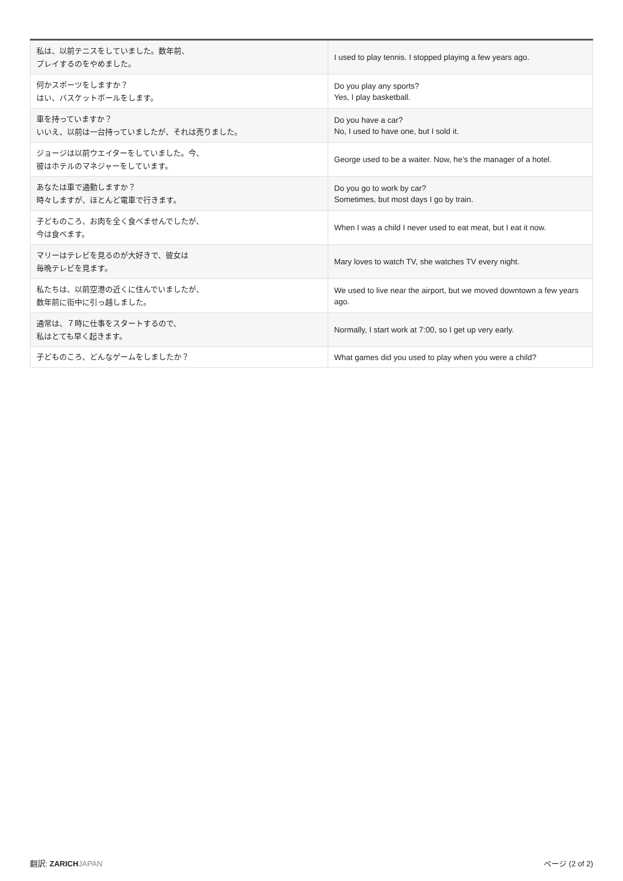| 私は、以前テニスをしていました。数年前、 プレイするのをやめました。 | I used to play tennis. I stopped playing a few years ago. |
| 何かスポーツをしますか？ はい、バスケットボールをします。 | Do you play any sports? Yes, I play basketball. |
| 車を持っていますか？ いいえ、以前は一台持っていましたが、それは売りました。 | Do you have a car? No, I used to have one, but I sold it. |
| ジョージは以前ウエイターをしていました。今、 彼はホテルのマネジャーをしています。 | George used to be a waiter. Now, he’s the manager of a hotel. |
| あなたは車で通勤しますか？ 時々しますが、ほとんど電車で行きます。 | Do you go to work by car? Sometimes, but most days I go by train. |
| 子どものころ、お肉を全く食べませんでしたが、 今は食べます。 | When I was a child I never used to eat meat, but I eat it now. |
| マリーはテレビを見るのが大好きで、彼女は 毎晩テレビを見ます。 | Mary loves to watch TV, she watches TV every night. |
| 私たちは、以前空港の近くに住んでいましたが、 数年前に街中に引っ越しました。 | We used to live near the airport, but we moved downtown a few years ago. |
| 通常は、７時に仕事をスタートするので、 私はとても早く起きます。 | Normally, I start work at 7:00, so I get up very early. |
| 子どものころ、どんなゲームをしましたか？ | What games did you used to play when you were a child? |
翻訳: ZARICH JAPAN ページ (2 of 2)